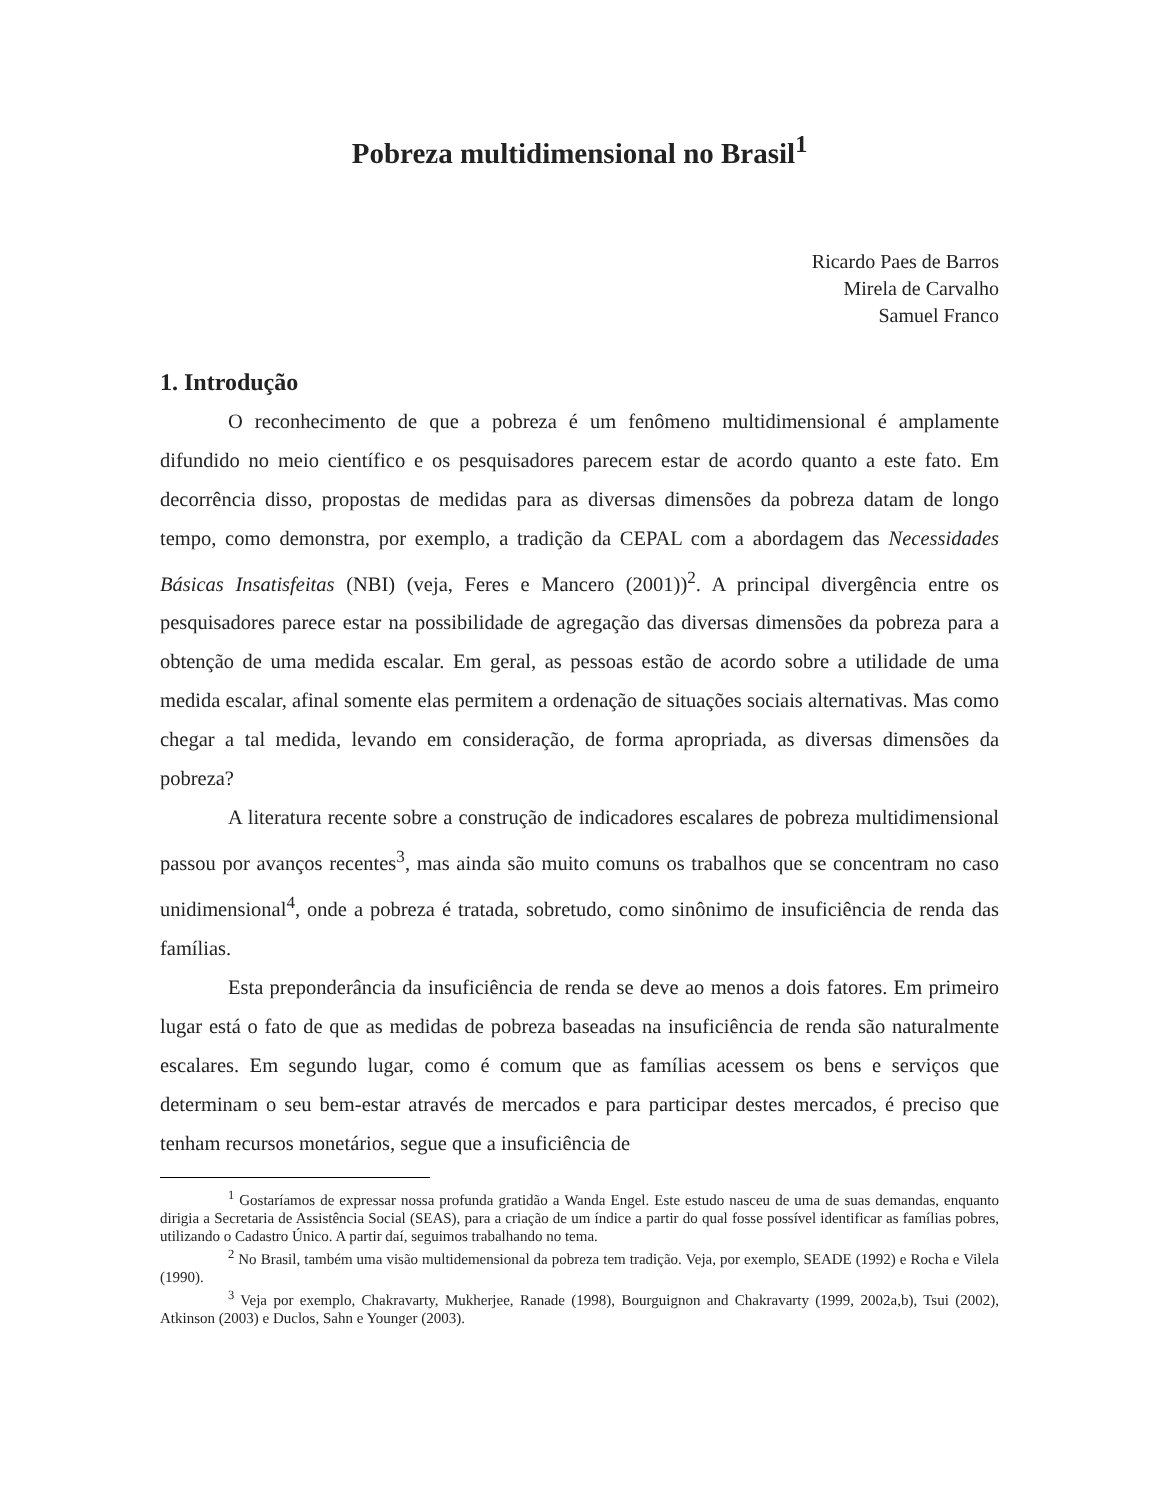Pobreza multidimensional no Brasil<sup>1</sup>
Ricardo Paes de Barros
Mirela de Carvalho
Samuel Franco
1. Introdução
O reconhecimento de que a pobreza é um fenômeno multidimensional é amplamente difundido no meio científico e os pesquisadores parecem estar de acordo quanto a este fato. Em decorrência disso, propostas de medidas para as diversas dimensões da pobreza datam de longo tempo, como demonstra, por exemplo, a tradição da CEPAL com a abordagem das Necessidades Básicas Insatisfeitas (NBI) (veja, Feres e Mancero (2001))<sup>2</sup>. A principal divergência entre os pesquisadores parece estar na possibilidade de agregação das diversas dimensões da pobreza para a obtenção de uma medida escalar. Em geral, as pessoas estão de acordo sobre a utilidade de uma medida escalar, afinal somente elas permitem a ordenação de situações sociais alternativas. Mas como chegar a tal medida, levando em consideração, de forma apropriada, as diversas dimensões da pobreza?
A literatura recente sobre a construção de indicadores escalares de pobreza multidimensional passou por avanços recentes<sup>3</sup>, mas ainda são muito comuns os trabalhos que se concentram no caso unidimensional<sup>4</sup>, onde a pobreza é tratada, sobretudo, como sinônimo de insuficiência de renda das famílias.
Esta preponderância da insuficiência de renda se deve ao menos a dois fatores. Em primeiro lugar está o fato de que as medidas de pobreza baseadas na insuficiência de renda são naturalmente escalares. Em segundo lugar, como é comum que as famílias acessem os bens e serviços que determinam o seu bem-estar através de mercados e para participar destes mercados, é preciso que tenham recursos monetários, segue que a insuficiência de
<sup>1</sup> Gostaríamos de expressar nossa profunda gratidão a Wanda Engel. Este estudo nasceu de uma de suas demandas, enquanto dirigia a Secretaria de Assistência Social (SEAS), para a criação de um índice a partir do qual fosse possível identificar as famílias pobres, utilizando o Cadastro Único. A partir daí, seguimos trabalhando no tema.
<sup>2</sup> No Brasil, também uma visão multidemensional da pobreza tem tradição. Veja, por exemplo, SEADE (1992) e Rocha e Vilela (1990).
<sup>3</sup> Veja por exemplo, Chakravarty, Mukherjee, Ranade (1998), Bourguignon and Chakravarty (1999, 2002a,b), Tsui (2002), Atkinson (2003) e Duclos, Sahn e Younger (2003).